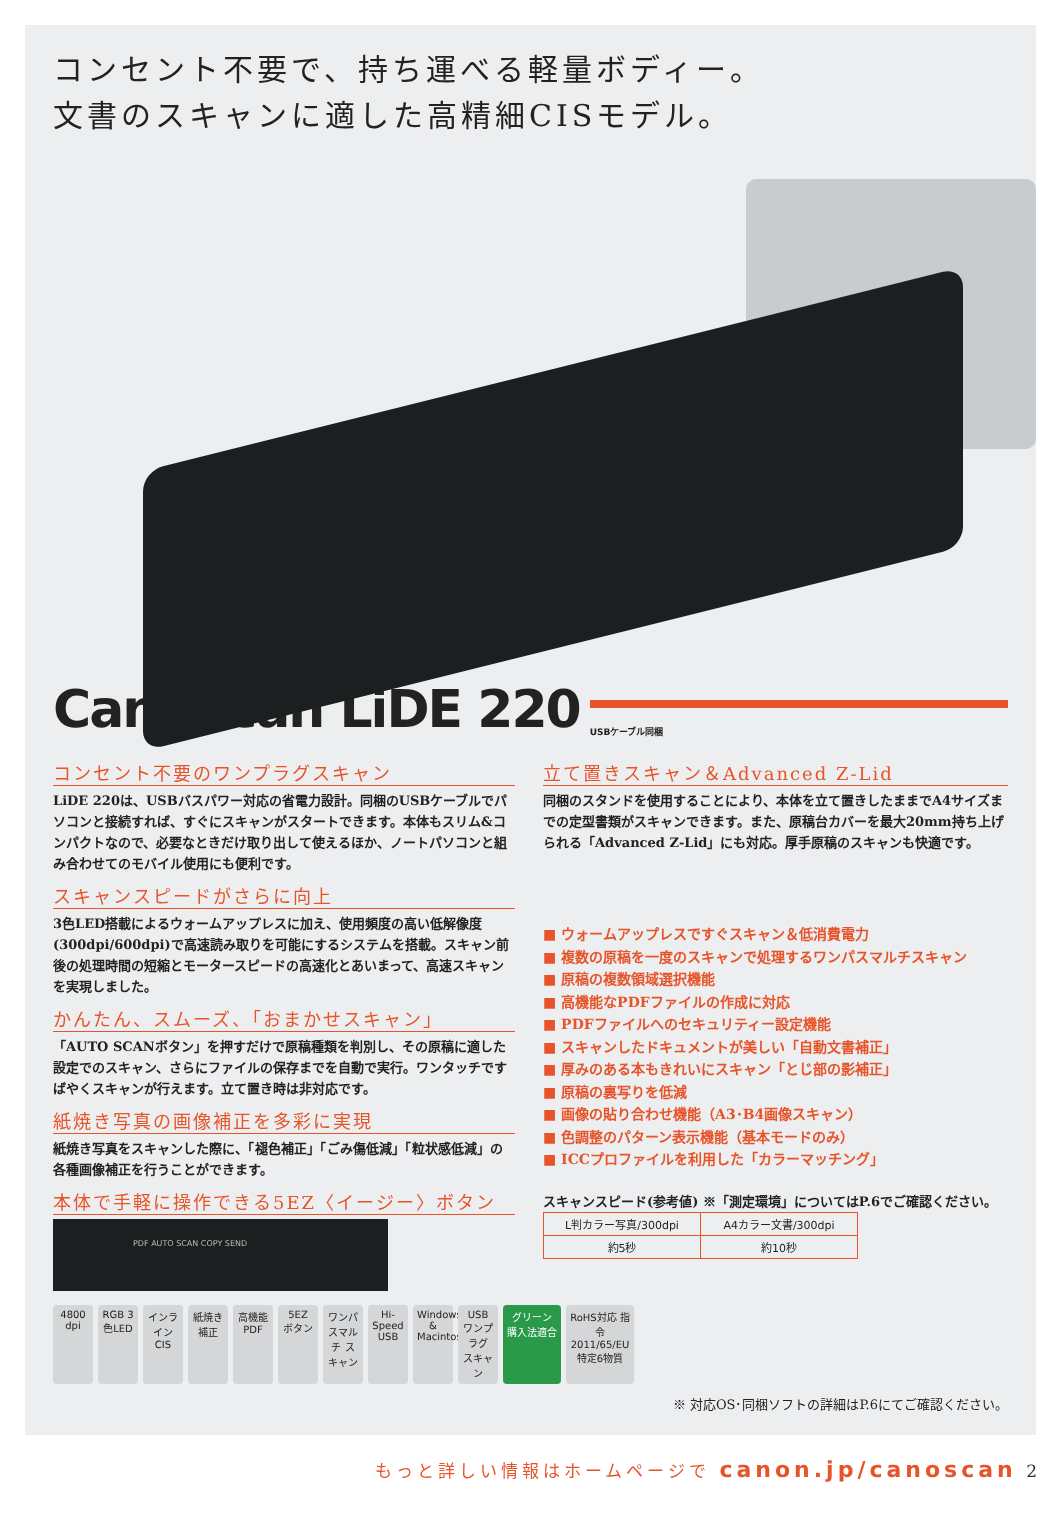コンセント不要で、持ち運べる軽量ボディー。
文書のスキャンに適した高精細CISモデル。
CanoScan LiDE 220
USBケーブル同梱
コンセント不要のワンプラグスキャン
LiDE 220は、USBバスパワー対応の省電力設計。同梱のUSBケーブルでパソコンと接続すれば、すぐにスキャンがスタートできます。本体もスリム&コンパクトなので、必要なときだけ取り出して使えるほか、ノートパソコンと組み合わせてのモバイル使用にも便利です。
スキャンスピードがさらに向上
3色LED搭載によるウォームアップレスに加え、使用頻度の高い低解像度(300dpi/600dpi)で高速読み取りを可能にするシステムを搭載。スキャン前後の処理時間の短縮とモータースピードの高速化とあいまって、高速スキャンを実現しました。
かんたん、スムーズ、「おまかせスキャン」
「AUTO SCANボタン」を押すだけで原稿種類を判別し、その原稿に適した設定でのスキャン、さらにファイルの保存までを自動で実行。ワンタッチですばやくスキャンが行えます。立て置き時は非対応です。
紙焼き写真の画像補正を多彩に実現
紙焼き写真をスキャンした際に、「褪色補正」「ごみ傷低減」「粒状感低減」の各種画像補正を行うことができます。
本体で手軽に操作できる5EZ〈イージー〉ボタン
PDF AUTO SCAN COPY SEND
立て置きスキャン＆Advanced Z-Lid
同梱のスタンドを使用することにより、本体を立て置きしたままでA4サイズまでの定型書類がスキャンできます。また、原稿台カバーを最大20mm持ち上げられる「Advanced Z-Lid」にも対応。厚手原稿のスキャンも快適です。
■ ウォームアップレスですぐスキャン＆低消費電力
■ 複数の原稿を一度のスキャンで処理するワンパスマルチスキャン
■ 原稿の複数領域選択機能
■ 高機能なPDFファイルの作成に対応
■ PDFファイルへのセキュリティー設定機能
■ スキャンしたドキュメントが美しい「自動文書補正」
■ 厚みのある本もきれいにスキャン「とじ部の影補正」
■ 原稿の裏写りを低減
■ 画像の貼り合わせ機能（A3･B4画像スキャン）
■ 色調整のパターン表示機能（基本モードのみ）
■ ICCプロファイルを利用した「カラーマッチング」
スキャンスピード(参考値) ※「測定環境」についてはP.6でご確認ください。
| L判カラー写真/300dpi | A4カラー文書/300dpi |
| --- | --- |
| 約5秒 | 約10秒 |
4800 dpi RGB 3色LED インライン CIS 紙焼き 補正 高機能 PDF 5EZ ボタン ワンパスマルチ スキャン Hi-Speed USB Windows & Macintosh USB ワンプラグ スキャン グリーン 購入法適合 RoHS対応 指令2011/65/EU 特定6物質
※ 対応OS･同梱ソフトの詳細はP.6にてご確認ください。
もっと詳しい情報はホームページで canon.jp/canoscan 2